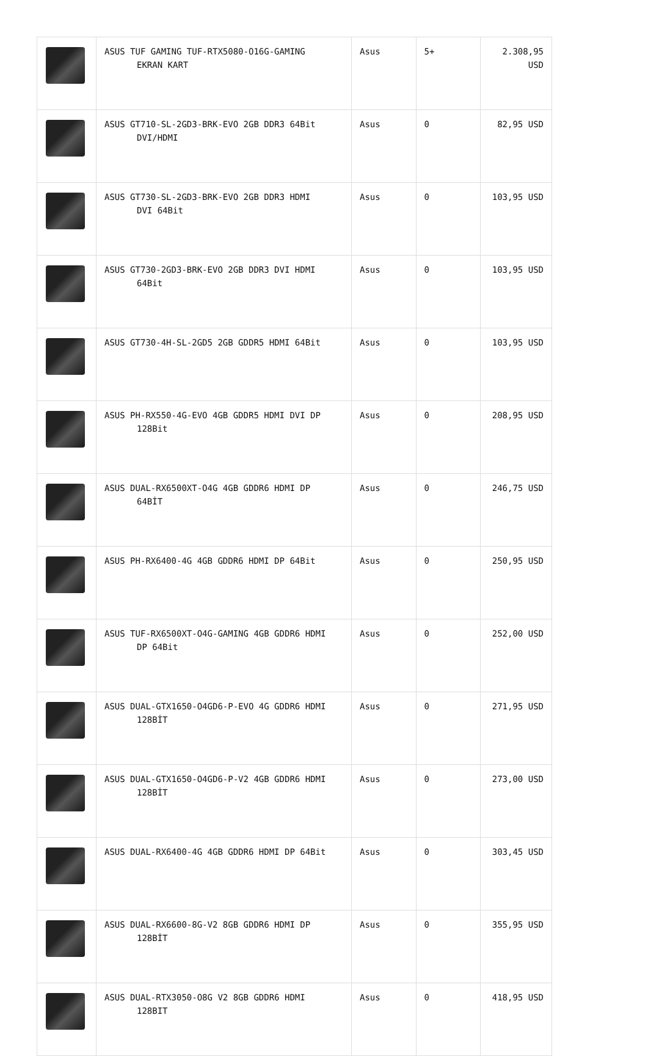| | ASUS TUF GAMING TUF-RTX5080-O16G-GAMING EKRAN KART | Asus | 5+ | 2.308,95 USD |
| | ASUS GT710-SL-2GD3-BRK-EVO 2GB DDR3 64Bit DVI/HDMI | Asus | 0 | 82,95 USD |
| | ASUS GT730-SL-2GD3-BRK-EVO 2GB DDR3 HDMI DVI 64Bit | Asus | 0 | 103,95 USD |
| | ASUS GT730-2GD3-BRK-EVO 2GB DDR3 DVI HDMI 64Bit | Asus | 0 | 103,95 USD |
| | ASUS GT730-4H-SL-2GD5 2GB GDDR5 HDMI 64Bit | Asus | 0 | 103,95 USD |
| | ASUS PH-RX550-4G-EVO 4GB GDDR5 HDMI DVI DP 128Bit | Asus | 0 | 208,95 USD |
| | ASUS DUAL-RX6500XT-O4G 4GB GDDR6 HDMI DP 64BİT | Asus | 0 | 246,75 USD |
| | ASUS PH-RX6400-4G 4GB GDDR6 HDMI DP 64Bit | Asus | 0 | 250,95 USD |
| | ASUS TUF-RX6500XT-O4G-GAMING 4GB GDDR6 HDMI DP 64Bit | Asus | 0 | 252,00 USD |
| | ASUS DUAL-GTX1650-O4GD6-P-EVO 4G GDDR6 HDMI 128BİT | Asus | 0 | 271,95 USD |
| | ASUS DUAL-GTX1650-O4GD6-P-V2 4GB GDDR6 HDMI 128BİT | Asus | 0 | 273,00 USD |
| | ASUS DUAL-RX6400-4G 4GB GDDR6 HDMI DP 64Bit | Asus | 0 | 303,45 USD |
| | ASUS DUAL-RX6600-8G-V2 8GB GDDR6 HDMI DP 128BİT | Asus | 0 | 355,95 USD |
| | ASUS DUAL-RTX3050-O8G V2 8GB GDDR6 HDMI 128BIT | Asus | 0 | 418,95 USD |